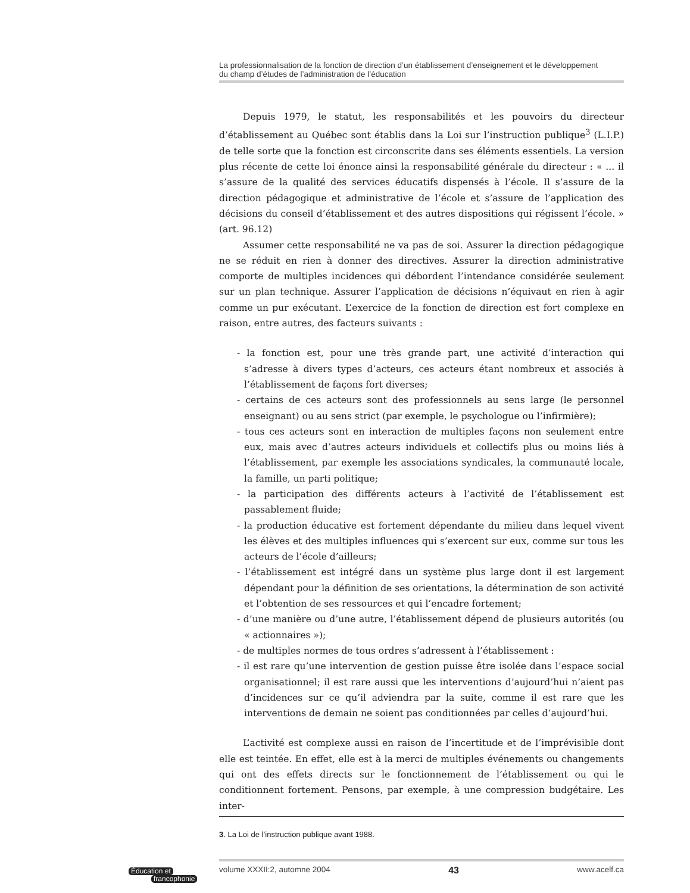La professionnalisation de la fonction de direction d’un établissement d’enseignement et le développement
du champ d’études de l’administration de l’éducation
Depuis 1979, le statut, les responsabilités et les pouvoirs du directeur d’établissement au Québec sont établis dans la Loi sur l’instruction publique<sup>3</sup> (L.I.P.) de telle sorte que la fonction est circonscrite dans ses éléments essentiels. La version plus récente de cette loi énonce ainsi la responsabilité générale du directeur : « ... il s’assure de la qualité des services éducatifs dispensés à l’école. Il s’assure de la direction pédagogique et administrative de l’école et s’assure de l’application des décisions du conseil d’établissement et des autres dispositions qui régissent l’école. » (art. 96.12)
Assumer cette responsabilité ne va pas de soi. Assurer la direction pédagogique ne se réduit en rien à donner des directives. Assurer la direction administrative comporte de multiples incidences qui débordent l’intendance considérée seulement sur un plan technique. Assurer l’application de décisions n’équivaut en rien à agir comme un pur exécutant. L’exercice de la fonction de direction est fort complexe en raison, entre autres, des facteurs suivants :
- la fonction est, pour une très grande part, une activité d’interaction qui s’adresse à divers types d’acteurs, ces acteurs étant nombreux et associés à l’établissement de façons fort diverses;
- certains de ces acteurs sont des professionnels au sens large (le personnel enseignant) ou au sens strict (par exemple, le psychologue ou l’infirmière);
- tous ces acteurs sont en interaction de multiples façons non seulement entre eux, mais avec d’autres acteurs individuels et collectifs plus ou moins liés à l’établissement, par exemple les associations syndicales, la communauté locale, la famille, un parti politique;
- la participation des différents acteurs à l’activité de l’établissement est passablement fluide;
- la production éducative est fortement dépendante du milieu dans lequel vivent les élèves et des multiples influences qui s’exercent sur eux, comme sur tous les acteurs de l’école d’ailleurs;
- l’établissement est intégré dans un système plus large dont il est largement dépendant pour la définition de ses orientations, la détermination de son activité et l’obtention de ses ressources et qui l’encadre fortement;
- d’une manière ou d’une autre, l’établissement dépend de plusieurs autorités (ou « actionnaires »);
- de multiples normes de tous ordres s’adressent à l’établissement :
- il est rare qu’une intervention de gestion puisse être isolée dans l’espace social organisationnel; il est rare aussi que les interventions d’aujourd’hui n’aient pas d’incidences sur ce qu’il adviendra par la suite, comme il est rare que les interventions de demain ne soient pas conditionnées par celles d’aujourd’hui.
L’activité est complexe aussi en raison de l’incertitude et de l’imprévisible dont elle est teintée. En effet, elle est à la merci de multiples événements ou changements qui ont des effets directs sur le fonctionnement de l’établissement ou qui le conditionnent fortement. Pensons, par exemple, à une compression budgétaire. Les inter-
3. La Loi de l’instruction publique avant 1988.
Éducation et
francophonie
volume XXXII:2, automne 2004 43 www.acelf.ca